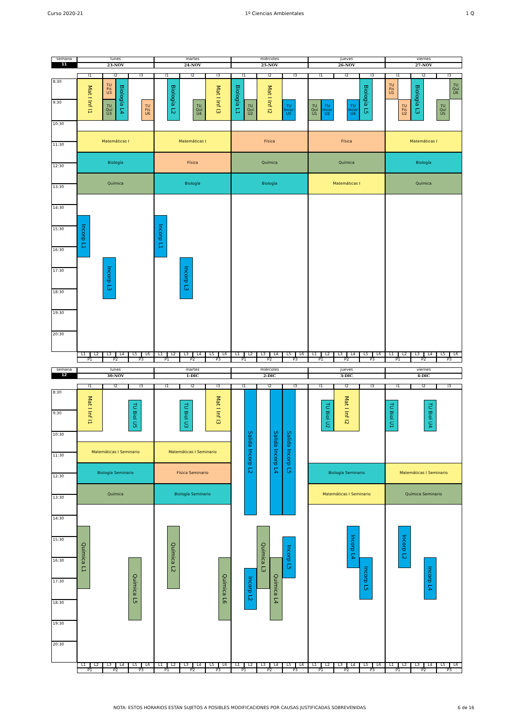Curso 2020-21 1º Ciencias Ambientales 1 Q
semana
lunes
martes
miércoles
jueves
viernes
11
23-NOV
24-NOV
25-NOV
26-NOV
27-NOV
I1
I2
I3
I1
I2
I3
I1
I2
I3
I1
I2
I3
I1
I2
I3
8:30
9:30
10:30
11:30
12:30
13:30
14:30
15:30
16:30
17:30
18:30
19:30
20:30
Mat I Inf I1
TU
Fis
U3
TU
Quí
U3
Biología L4
TU
Fis
U6
Matemáticas I
Biología
Química
Incorp L1
Incorp L3
Biología L2
TU
Quí
U4
Mat I Inf I3
Matemáticas I
Física
Biología
Incorp L1
Incorp L3
Biología L1
TU
Quí
U2
Mat I Inf I2
TU
Incor
U5
Física
Química
Biología
TU
Quí
U1
TU
Incor
U2
TU
Incor
U4
Biología L5
Física
Química
Matemáticas I
TU
Fis
U1
TU
Fis
U2
Biología L3
TU
Quí
U6
TU
Quí
U5
Matemáticas I
Biología
Química
L1
L2
L3
L4
L5
L6
L1
L2
L3
L4
L5
L6
L1
L2
L3
L4
L5
L6
L1
L2
L3
L4
L5
L6
L1
L2
L3
L4
L5
L6
P1
P2
P3
P1
P2
P3
P1
P2
P3
P1
P2
P3
P1
P2
P3
semana
lunes
martes
miércoles
jueves
viernes
12
30-NOV
1-DIC
2-DIC
3-DIC
4-DIC
I1
I2
I3
I1
I2
I3
I1
I2
I3
I1
I2
I3
I1
I2
I3
8:30
9:30
10:30
11:30
12:30
13:30
14:30
15:30
16:30
17:30
18:30
19:30
20:30
Mat I Inf I1
TU Biol U5
Matemáticas I Seminario
Biología Seminario
Química
Química L1
Química L5
TU Biol U3
Mat I Inf I3
Matemáticas I Seminario
Física Seminario
Biología Seminario
Química L2
Química L6
Salida Incorp L2
Salida Incorp L4
Salida Incorp L5
Química L3
Incorp L5
Química L4
Incorp L2
TU Biol U2
Mat I Inf I2
Biología Seminario
Matemáticas I Seminario
Incorp L4
Incorp L5
TU Biol U1
TU Biol U4
Matemáticas I Seminario
Química Seminario
Incorp L2
Incorp L4
L1
L2
L3
L4
L5
L6
L1
L2
L3
L4
L5
L6
L1
L2
L3
L4
L5
L6
L1
L2
L3
L4
L5
L6
L1
L2
L3
L4
L5
L6
P1
P2
P3
P1
P2
P3
P1
P2
P3
P1
P2
P3
P1
P2
P3
NOTA: ESTOS HORARIOS ESTÁN SUJETOS A POSIBLES MODIFICACIONES POR CAUSAS JUSTIFICADAS SOBREVENIDAS 6 de 16